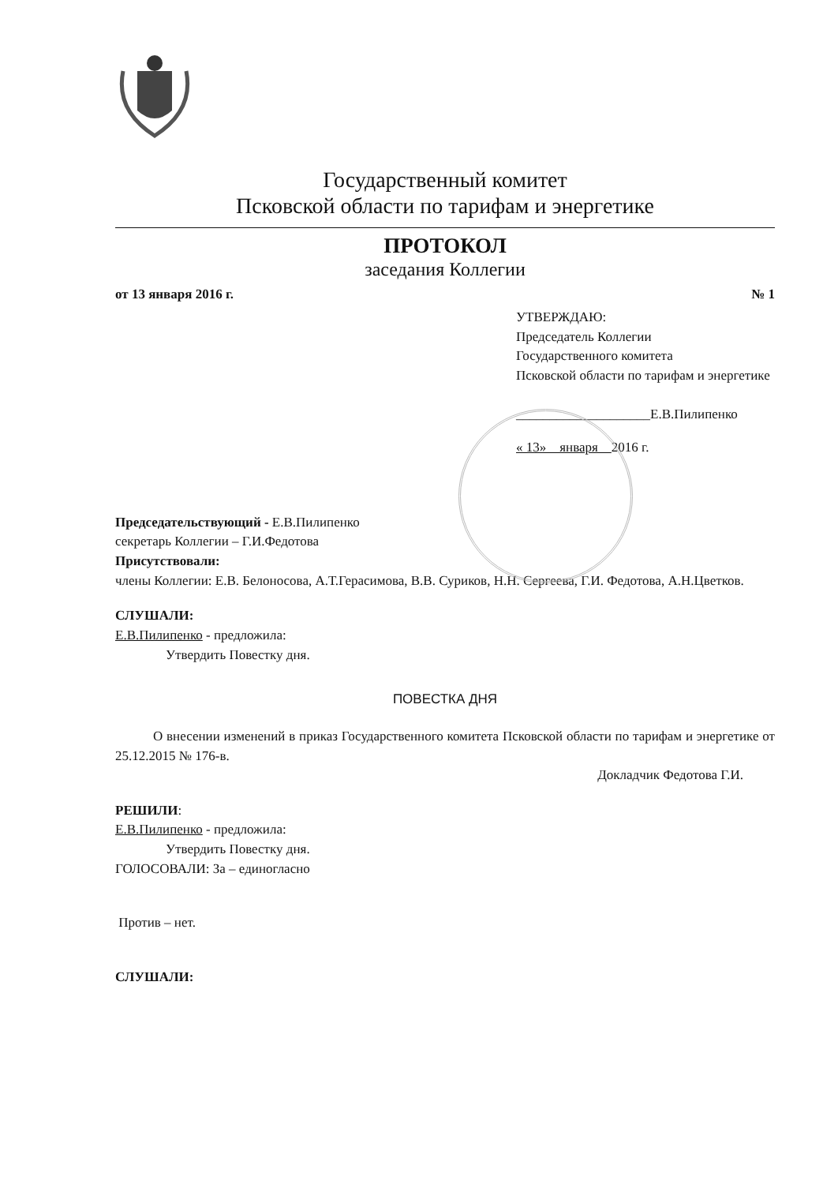Государственный комитет
Псковской области по тарифам и энергетике
ПРОТОКОЛ
заседания Коллегии
от 13 января 2016 г. № 1
УТВЕРЖДАЮ:
Председатель Коллегии
Государственного комитета
Псковской области по тарифам и энергетике
____________________Е.В.Пилипенко
« 13» января 2016 г.
Председательствующий - Е.В.Пилипенко
секретарь Коллегии – Г.И.Федотова
Присутствовали:
члены Коллегии: Е.В. Белоносова, А.Т.Герасимова, В.В. Суриков, Н.Н. Сергеева, Г.И. Федотова, А.Н.Цветков.
СЛУШАЛИ:
Е.В.Пилипенко - предложила:
Утвердить Повестку дня.
ПОВЕСТКА ДНЯ
О внесении изменений в приказ Государственного комитета Псковской области по тарифам и энергетике от 25.12.2015 № 176-в.
Докладчик Федотова Г.И.
РЕШИЛИ:
Е.В.Пилипенко - предложила:
Утвердить Повестку дня.
ГОЛОСОВАЛИ: За – единогласно
Против – нет.
СЛУШАЛИ: